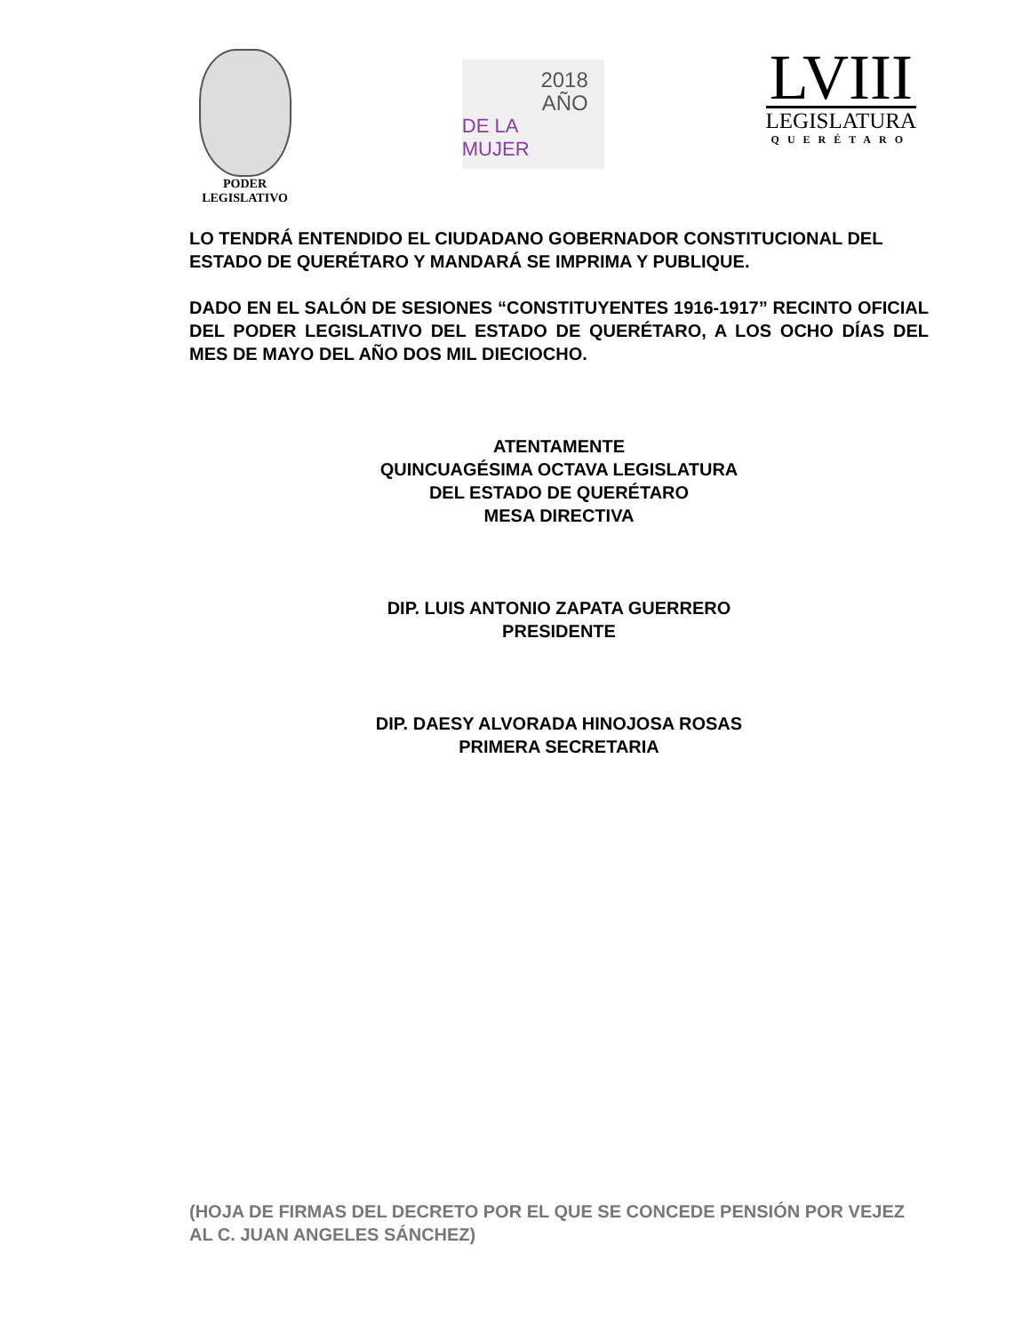PODER
LEGISLATIVO
2018
AÑO
DE LA MUJER
LVIII
LEGISLATURA
QUERÉTARO
LO TENDRÁ ENTENDIDO EL CIUDADANO GOBERNADOR CONSTITUCIONAL DEL ESTADO DE QUERÉTARO Y MANDARÁ SE IMPRIMA Y PUBLIQUE.
DADO EN EL SALÓN DE SESIONES “CONSTITUYENTES 1916-1917” RECINTO OFICIAL DEL PODER LEGISLATIVO DEL ESTADO DE QUERÉTARO, A LOS OCHO DÍAS DEL MES DE MAYO DEL AÑO DOS MIL DIECIOCHO.
ATENTAMENTE
QUINCUAGÉSIMA OCTAVA LEGISLATURA
DEL ESTADO DE QUERÉTARO
MESA DIRECTIVA
DIP. LUIS ANTONIO ZAPATA GUERRERO
PRESIDENTE
DIP. DAESY ALVORADA HINOJOSA ROSAS
PRIMERA SECRETARIA
(HOJA DE FIRMAS DEL DECRETO POR EL QUE SE CONCEDE PENSIÓN POR VEJEZ AL C. JUAN ANGELES SÁNCHEZ)